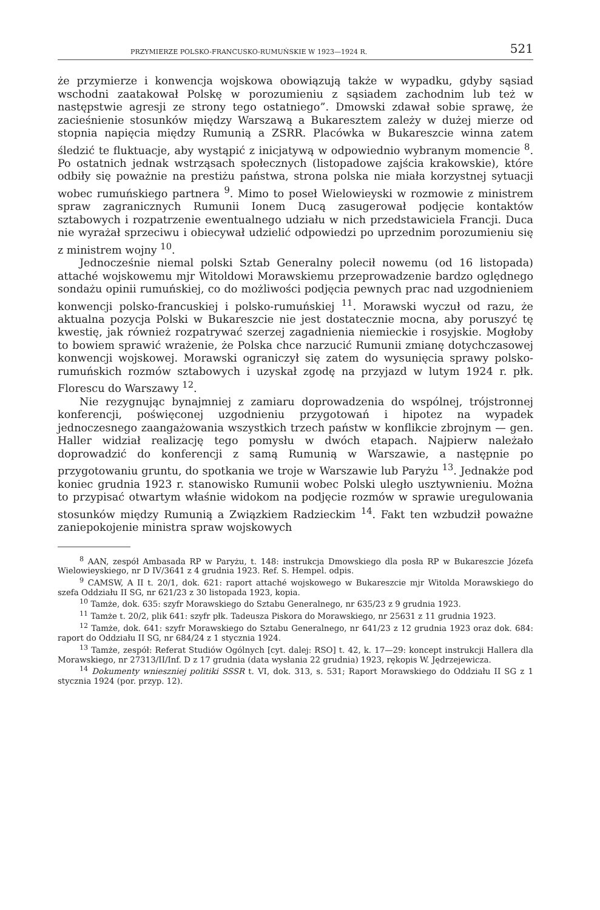PRZYMIERZE POLSKO-FRANCUSKO-RUMUŃSKIE W 1923—1924 R. 521
że przymierze i konwencja wojskowa obowiązują także w wypadku, gdyby sąsiad wschodni zaatakował Polskę w porozumieniu z sąsiadem zachodnim lub też w następstwie agresji ze strony tego ostatniego”. Dmowski zdawał sobie sprawę, że zacieśnienie stosunków między Warszawą a Bukaresztem zależy w dużej mierze od stopnia napięcia między Rumunią a ZSRR. Placówka w Bukareszcie winna zatem śledzić te fluktuacje, aby wystąpić z inicjatywą w odpowiednio wybranym momencie <sup>8</sup>. Po ostatnich jednak wstrząsach społecznych (listopadowe zajścia krakowskie), które odbiły się poważnie na prestiżu państwa, strona polska nie miała korzystnej sytuacji wobec rumuńskiego partnera <sup>9</sup>. Mimo to poseł Wielowieyski w rozmowie z ministrem spraw zagranicznych Rumunii Ionem Ducą zasugerował podjęcie kontaktów sztabowych i rozpatrzenie ewentualnego udziału w nich przedstawiciela Francji. Duca nie wyrażał sprzeciwu i obiecywał udzielić odpowiedzi po uprzednim porozumieniu się z ministrem wojny <sup>10</sup>.
Jednocześnie niemal polski Sztab Generalny polecił nowemu (od 16 listopada) attaché wojskowemu mjr Witoldowi Morawskiemu przeprowadzenie bardzo oględnego sondażu opinii rumuńskiej, co do możliwości podjęcia pewnych prac nad uzgodnieniem konwencji polsko-francuskiej i polsko-rumuńskiej <sup>11</sup>. Morawski wyczuł od razu, że aktualna pozycja Polski w Bukareszcie nie jest dostatecznie mocna, aby poruszyć tę kwestię, jak również rozpatrywać szerzej zagadnienia niemieckie i rosyjskie. Mogłoby to bowiem sprawić wrażenie, że Polska chce narzucić Rumunii zmianę dotychczasowej konwencji wojskowej. Morawski ograniczył się zatem do wysunięcia sprawy polsko-rumuńskich rozmów sztabowych i uzyskał zgodę na przyjazd w lutym 1924 r. płk. Florescu do Warszawy <sup>12</sup>.
Nie rezygnując bynajmniej z zamiaru doprowadzenia do wspólnej, trójstronnej konferencji, poświęconej uzgodnieniu przygotowań i hipotez na wypadek jednoczesnego zaangażowania wszystkich trzech państw w konflikcie zbrojnym — gen. Haller widział realizację tego pomysłu w dwóch etapach. Najpierw należało doprowadzić do konferencji z samą Rumunią w Warszawie, a następnie po przygotowaniu gruntu, do spotkania we troje w Warszawie lub Paryżu <sup>13</sup>. Jednakże pod koniec grudnia 1923 r. stanowisko Rumunii wobec Polski uległo usztywnieniu. Można to przypisać otwartym właśnie widokom na podjęcie rozmów w sprawie uregulowania stosunków między Rumunią a Związkiem Radzieckim <sup>14</sup>. Fakt ten wzbudził poważne zaniepokojenie ministra spraw wojskowych
<sup>8</sup> AAN, zespół Ambasada RP w Paryżu, t. 148: instrukcja Dmowskiego dla posła RP w Bukareszcie Józefa Wielowieyskiego, nr D IV/3641 z 4 grudnia 1923. Ref. S. Hempel. odpis.
<sup>9</sup> CAMSW, A II t. 20/1, dok. 621: raport attaché wojskowego w Bukareszcie mjr Witolda Morawskiego do szefa Oddziału II SG, nr 621/23 z 30 listopada 1923, kopia.
<sup>10</sup> Tamże, dok. 635: szyfr Morawskiego do Sztabu Generalnego, nr 635/23 z 9 grudnia 1923.
<sup>11</sup> Tamże t. 20/2, plik 641: szyfr płk. Tadeusza Piskora do Morawskiego, nr 25631 z 11 grudnia 1923.
<sup>12</sup> Tamże, dok. 641: szyfr Morawskiego do Sztabu Generalnego, nr 641/23 z 12 grudnia 1923 oraz dok. 684: raport do Oddziału II SG, nr 684/24 z 1 stycznia 1924.
<sup>13</sup> Tamże, zespół: Referat Studiów Ogólnych [cyt. dalej: RSO] t. 42, k. 17—29: koncept instrukcji Hallera dla Morawskiego, nr 27313/II/Inf. D z 17 grudnia (data wysłania 22 grudnia) 1923, rękopis W. Jędrzejewicza.
<sup>14</sup> Dokumenty wnieszniej politiki SSSR t. VI, dok. 313, s. 531; Raport Morawskiego do Oddziału II SG z 1 stycznia 1924 (por. przyp. 12).